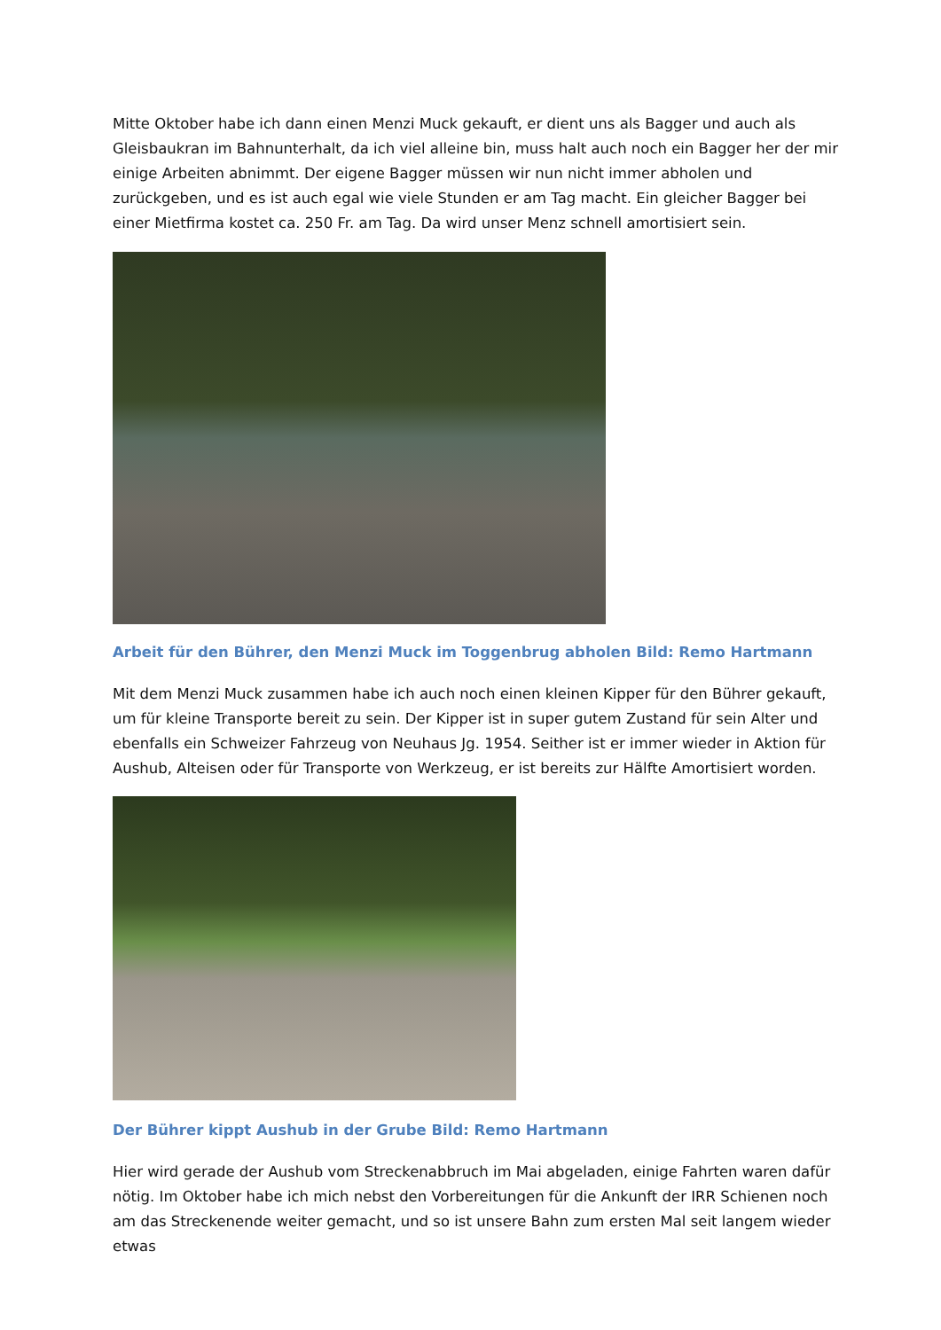Mitte Oktober habe ich dann einen Menzi Muck gekauft, er dient uns als Bagger und auch als Gleisbaukran im Bahnunterhalt, da ich viel alleine bin, muss halt auch noch ein Bagger her der mir einige Arbeiten abnimmt. Der eigene Bagger müssen wir nun nicht immer abholen und zurückgeben, und es ist auch egal wie viele Stunden er am Tag macht. Ein gleicher Bagger bei einer Mietfirma kostet ca. 250 Fr. am Tag. Da wird unser Menz schnell amortisiert sein.
Arbeit für den Bührer, den Menzi Muck im Toggenbrug abholen Bild: Remo Hartmann
Mit dem Menzi Muck zusammen habe ich auch noch einen kleinen Kipper für den Bührer gekauft, um für kleine Transporte bereit zu sein. Der Kipper ist in super gutem Zustand für sein Alter und ebenfalls ein Schweizer Fahrzeug von Neuhaus Jg. 1954. Seither ist er immer wieder in Aktion für Aushub, Alteisen oder für Transporte von Werkzeug, er ist bereits zur Hälfte Amortisiert worden.
Der Bührer kippt Aushub in der Grube Bild: Remo Hartmann
Hier wird gerade der Aushub vom Streckenabbruch im Mai abgeladen, einige Fahrten waren dafür nötig. Im Oktober habe ich mich nebst den Vorbereitungen für die Ankunft der IRR Schienen noch am das Streckenende weiter gemacht, und so ist unsere Bahn zum ersten Mal seit langem wieder etwas